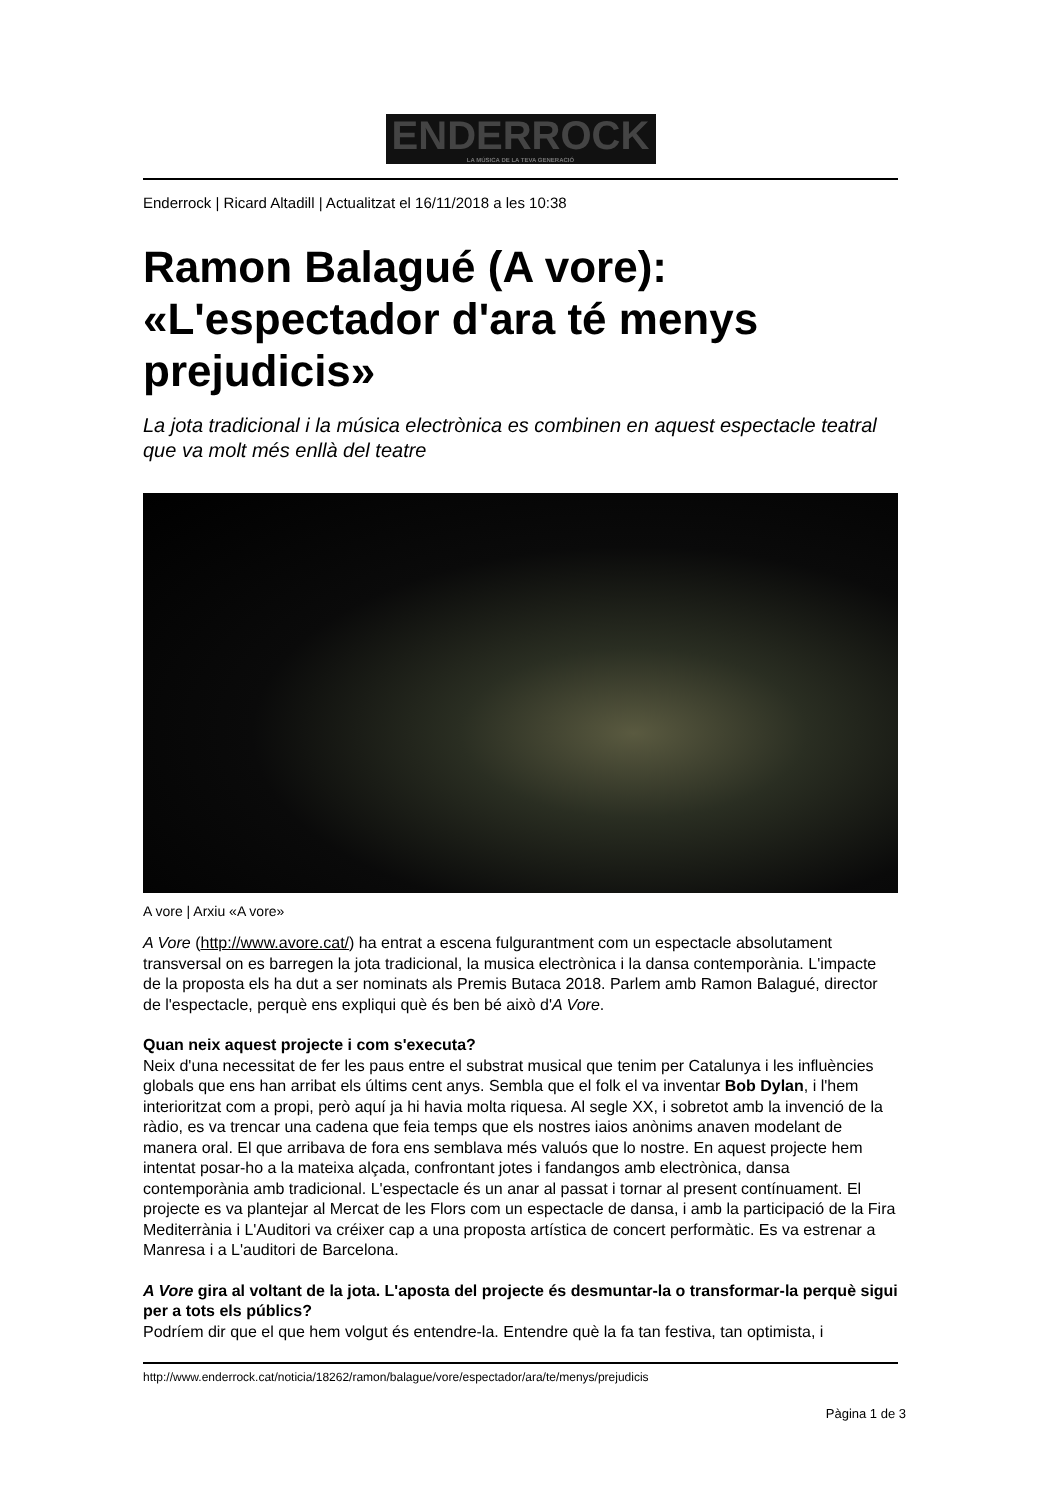ENDERROCK
LA MÚSICA DE LA TEVA GENERACIÓ
Enderrock | Ricard Altadill | Actualitzat el 16/11/2018 a les 10:38
Ramon Balagué (A vore): «L'espectador d'ara té menys prejudicis»
La jota tradicional i la música electrònica es combinen en aquest espectacle teatral que va molt més enllà del teatre
A vore | Arxiu «A vore»
A Vore (http://www.avore.cat/) ha entrat a escena fulgurantment com un espectacle absolutament transversal on es barregen la jota tradicional, la musica electrònica i la dansa contemporània. L'impacte de la proposta els ha dut a ser nominats als Premis Butaca 2018. Parlem amb Ramon Balagué, director de l'espectacle, perquè ens expliqui què és ben bé això d'A Vore.
Quan neix aquest projecte i com s'executa?
Neix d'una necessitat de fer les paus entre el substrat musical que tenim per Catalunya i les influències globals que ens han arribat els últims cent anys. Sembla que el folk el va inventar Bob Dylan, i l'hem interioritzat com a propi, però aquí ja hi havia molta riquesa. Al segle XX, i sobretot amb la invenció de la ràdio, es va trencar una cadena que feia temps que els nostres iaios anònims anaven modelant de manera oral. El que arribava de fora ens semblava més valuós que lo nostre. En aquest projecte hem intentat posar-ho a la mateixa alçada, confrontant jotes i fandangos amb electrònica, dansa contemporània amb tradicional. L'espectacle és un anar al passat i tornar al present contínuament. El projecte es va plantejar al Mercat de les Flors com un espectacle de dansa, i amb la participació de la Fira Mediterrània i L'Auditori va créixer cap a una proposta artística de concert performàtic. Es va estrenar a Manresa i a L'auditori de Barcelona.
A Vore gira al voltant de la jota. L'aposta del projecte és desmuntar-la o transformar-la perquè sigui per a tots els públics?
Podríem dir que el que hem volgut és entendre-la. Entendre què la fa tan festiva, tan optimista, i
http://www.enderrock.cat/noticia/18262/ramon/balague/vore/espectador/ara/te/menys/prejudicis
Pàgina 1 de 3